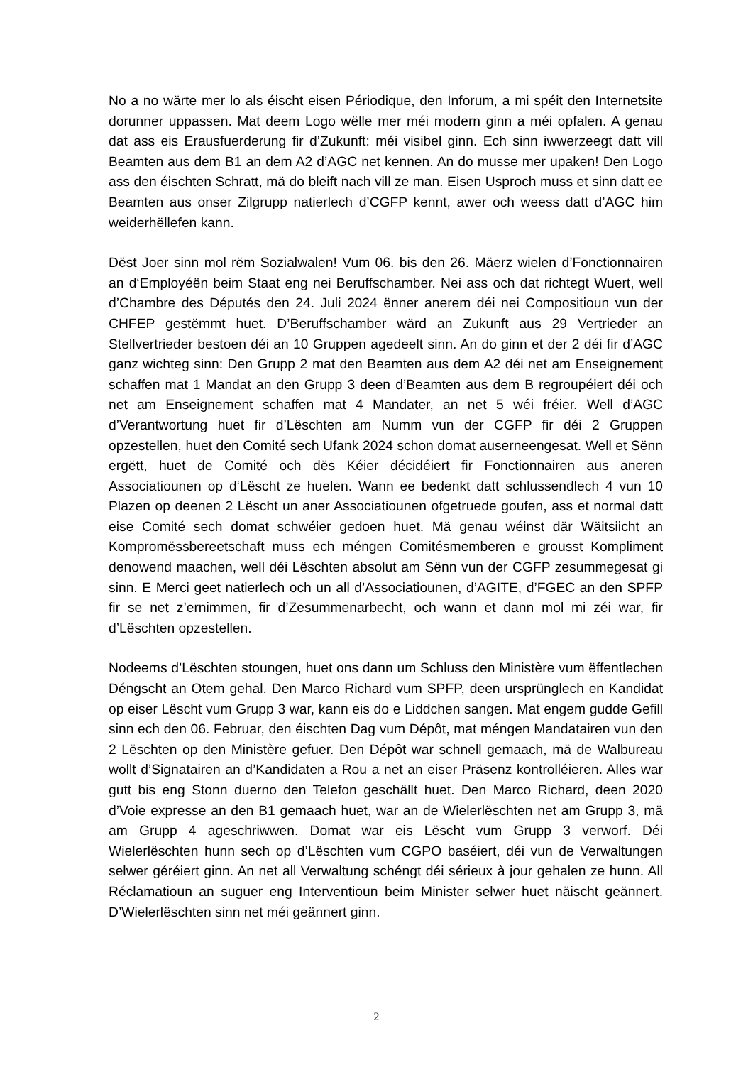No a no wärte mer lo als éischt eisen Périodique, den Inforum, a mi spéit den Internetsite dorunner uppassen. Mat deem Logo wëlle mer méi modern ginn a méi opfalen. A genau dat ass eis Erausfuerderung fir d’Zukunft: méi visibel ginn. Ech sinn iwwerzeegt datt vill Beamten aus dem B1 an dem A2 d’AGC net kennen. An do musse mer upaken! Den Logo ass den éischten Schratt, mä do bleift nach vill ze man. Eisen Usproch muss et sinn datt ee Beamten aus onser Zilgrupp natierlech d’CGFP kennt, awer och weess datt d’AGC him weiderhëllefen kann.
Dëst Joer sinn mol rëm Sozialwalen! Vum 06. bis den 26. Mäerz wielen d’Fonctionnairen an d‘Employéën beim Staat eng nei Beruffschamber. Nei ass och dat richtegt Wuert, well d’Chambre des Députés den 24. Juli 2024 ënner anerem déi nei Compositioun vun der CHFEP gestëmmt huet. D’Beruffschamber wärd an Zukunft aus 29 Vertrieder an Stellvertrieder bestoen déi an 10 Gruppen agedeelt sinn. An do ginn et der 2 déi fir d’AGC ganz wichteg sinn: Den Grupp 2 mat den Beamten aus dem A2 déi net am Enseignement schaffen mat 1 Mandat an den Grupp 3 deen d’Beamten aus dem B regroupéiert déi och net am Enseignement schaffen mat 4 Mandater, an net 5 wéi fréier. Well d’AGC d’Verantwortung huet fir d’Lëschten am Numm vun der CGFP fir déi 2 Gruppen opzestellen, huet den Comité sech Ufank 2024 schon domat auserneengesat. Well et Sënn ergëtt, huet de Comité och dës Kéier décidéiert fir Fonctionnairen aus aneren Associatiounen op d‘Lëscht ze huelen. Wann ee bedenkt datt schlussendlech 4 vun 10 Plazen op deenen 2 Lëscht un aner Associatiounen ofgetruede goufen, ass et normal datt eise Comité sech domat schwéier gedoen huet. Mä genau wéinst där Wäitsiicht an Kompromëssbereetschaft muss ech méngen Comitésmemberen e grousst Kompliment denowend maachen, well déi Lëschten absolut am Sënn vun der CGFP zesummegesat gi sinn. E Merci geet natierlech och un all d’Associatiounen, d’AGITE, d’FGEC an den SPFP fir se net z’ernimmen, fir d’Zesummenarbecht, och wann et dann mol mi zéi war, fir d’Lëschten opzestellen.
Nodeems d’Lëschten stoungen, huet ons dann um Schluss den Ministère vum ëffentlechen Déngscht an Otem gehal. Den Marco Richard vum SPFP, deen ursprünglech en Kandidat op eiser Lëscht vum Grupp 3 war, kann eis do e Liddchen sangen. Mat engem gudde Gefill sinn ech den 06. Februar, den éischten Dag vum Dépôt, mat méngen Mandatairen vun den 2 Lëschten op den Ministère gefuer. Den Dépôt war schnell gemaach, mä de Walbureau wollt d’Signatairen an d’Kandidaten a Rou a net an eiser Präsenz kontrolléieren. Alles war gutt bis eng Stonn duerno den Telefon geschällt huet. Den Marco Richard, deen 2020 d’Voie expresse an den B1 gemaach huet, war an de Wielerlëschten net am Grupp 3, mä am Grupp 4 ageschriwwen. Domat war eis Lëscht vum Grupp 3 verworf. Déi Wielerlëschten hunn sech op d’Lëschten vum CGPO baséiert, déi vun de Verwaltungen selwer géréiert ginn. An net all Verwaltung schéngt déi sérieux à jour gehalen ze hunn. All Réclamatioun an suguer eng Interventioun beim Minister selwer huet näischt geännert. D’Wielerlëschten sinn net méi geännert ginn.
2